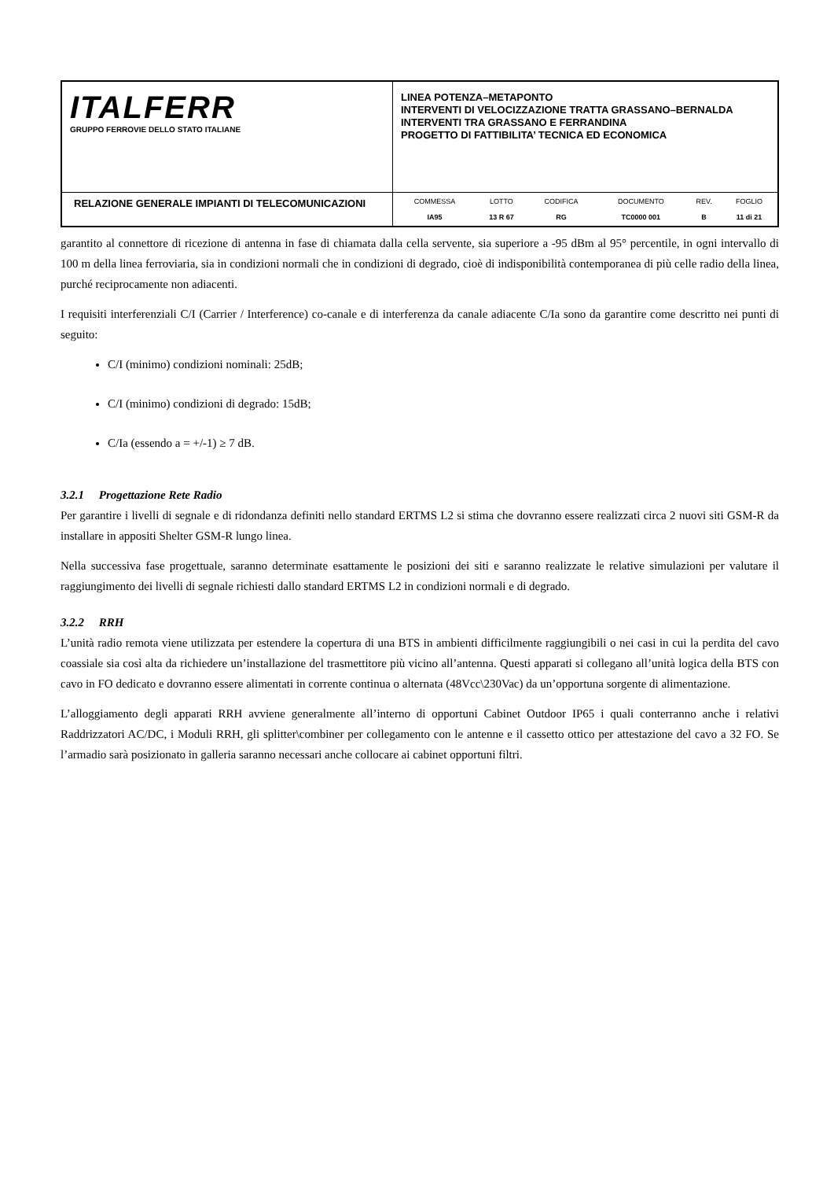| ITALFERR GRUPPO FERROVIE DELLO STATO ITALIANE | LINEA POTENZA–METAPONTO INTERVENTI DI VELOCIZZAZIONE TRATTA GRASSANO–BERNALDA INTERVENTI TRA GRASSANO E FERRANDINA PROGETTO DI FATTIBILITA’ TECNICA ED ECONOMICA |
| RELAZIONE GENERALE IMPIANTI DI TELECOMUNICAZIONI | / COMMESSA / LOTTO / CODIFICA / DOCUMENTO / REV. / FOGLIO / / IA95 / 13 R 67 / RG / TC0000 001 / B / 11 di 21 / |
garantito al connettore di ricezione di antenna in fase di chiamata dalla cella servente, sia superiore a -95 dBm al 95° percentile, in ogni intervallo di 100 m della linea ferroviaria, sia in condizioni normali che in condizioni di degrado, cioè di indisponibilità contemporanea di più celle radio della linea, purché reciprocamente non adiacenti.
I requisiti interferenziali C/I (Carrier / Interference) co-canale e di interferenza da canale adiacente C/Ia sono da garantire come descritto nei punti di seguito:
C/I (minimo) condizioni nominali: 25dB;
C/I (minimo) condizioni di degrado: 15dB;
C/Ia (essendo a = +/-1) ≥ 7 dB.
3.2.1 Progettazione Rete Radio
Per garantire i livelli di segnale e di ridondanza definiti nello standard ERTMS L2 si stima che dovranno essere realizzati circa 2 nuovi siti GSM-R da installare in appositi Shelter GSM-R lungo linea.
Nella successiva fase progettuale, saranno determinate esattamente le posizioni dei siti e saranno realizzate le relative simulazioni per valutare il raggiungimento dei livelli di segnale richiesti dallo standard ERTMS L2 in condizioni normali e di degrado.
3.2.2 RRH
L’unità radio remota viene utilizzata per estendere la copertura di una BTS in ambienti difficilmente raggiungibili o nei casi in cui la perdita del cavo coassiale sia così alta da richiedere un’installazione del trasmettitore più vicino all’antenna. Questi apparati si collegano all’unità logica della BTS con cavo in FO dedicato e dovranno essere alimentati in corrente continua o alternata (48Vcc\230Vac) da un’opportuna sorgente di alimentazione.
L’alloggiamento degli apparati RRH avviene generalmente all’interno di opportuni Cabinet Outdoor IP65 i quali conterranno anche i relativi Raddrizzatori AC/DC, i Moduli RRH, gli splitter\combiner per collegamento con le antenne e il cassetto ottico per attestazione del cavo a 32 FO. Se l’armadio sarà posizionato in galleria saranno necessari anche collocare ai cabinet opportuni filtri.